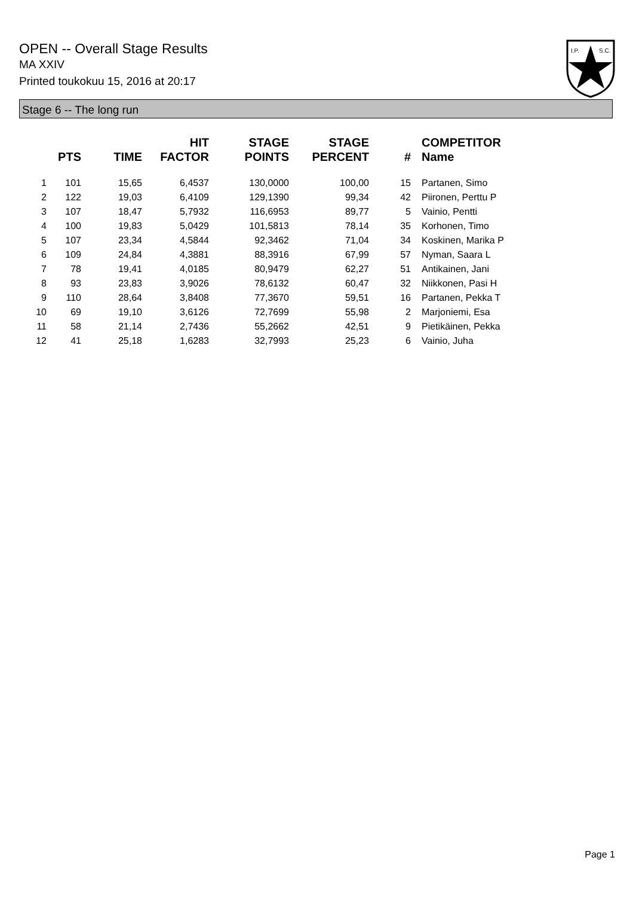OPEN -- Overall Stage Results
MA XXIV
Printed toukokuu 15, 2016 at 20:17
I.P.
S.C.
Stage 6 -- The long run
| | PTS | TIME | HIT FACTOR | STAGE POINTS | STAGE PERCENT | # | COMPETITOR Name |
| --- | --- | --- | --- | --- | --- | --- | --- |
| 1 | 101 | 15,65 | 6,4537 | 130,0000 | 100,00 | 15 | Partanen, Simo |
| 2 | 122 | 19,03 | 6,4109 | 129,1390 | 99,34 | 42 | Piironen, Perttu P |
| 3 | 107 | 18,47 | 5,7932 | 116,6953 | 89,77 | 5 | Vainio, Pentti |
| 4 | 100 | 19,83 | 5,0429 | 101,5813 | 78,14 | 35 | Korhonen, Timo |
| 5 | 107 | 23,34 | 4,5844 | 92,3462 | 71,04 | 34 | Koskinen, Marika P |
| 6 | 109 | 24,84 | 4,3881 | 88,3916 | 67,99 | 57 | Nyman, Saara L |
| 7 | 78 | 19,41 | 4,0185 | 80,9479 | 62,27 | 51 | Antikainen, Jani |
| 8 | 93 | 23,83 | 3,9026 | 78,6132 | 60,47 | 32 | Niikkonen, Pasi H |
| 9 | 110 | 28,64 | 3,8408 | 77,3670 | 59,51 | 16 | Partanen, Pekka T |
| 10 | 69 | 19,10 | 3,6126 | 72,7699 | 55,98 | 2 | Marjoniemi, Esa |
| 11 | 58 | 21,14 | 2,7436 | 55,2662 | 42,51 | 9 | Pietikäinen, Pekka |
| 12 | 41 | 25,18 | 1,6283 | 32,7993 | 25,23 | 6 | Vainio, Juha |
Page 1